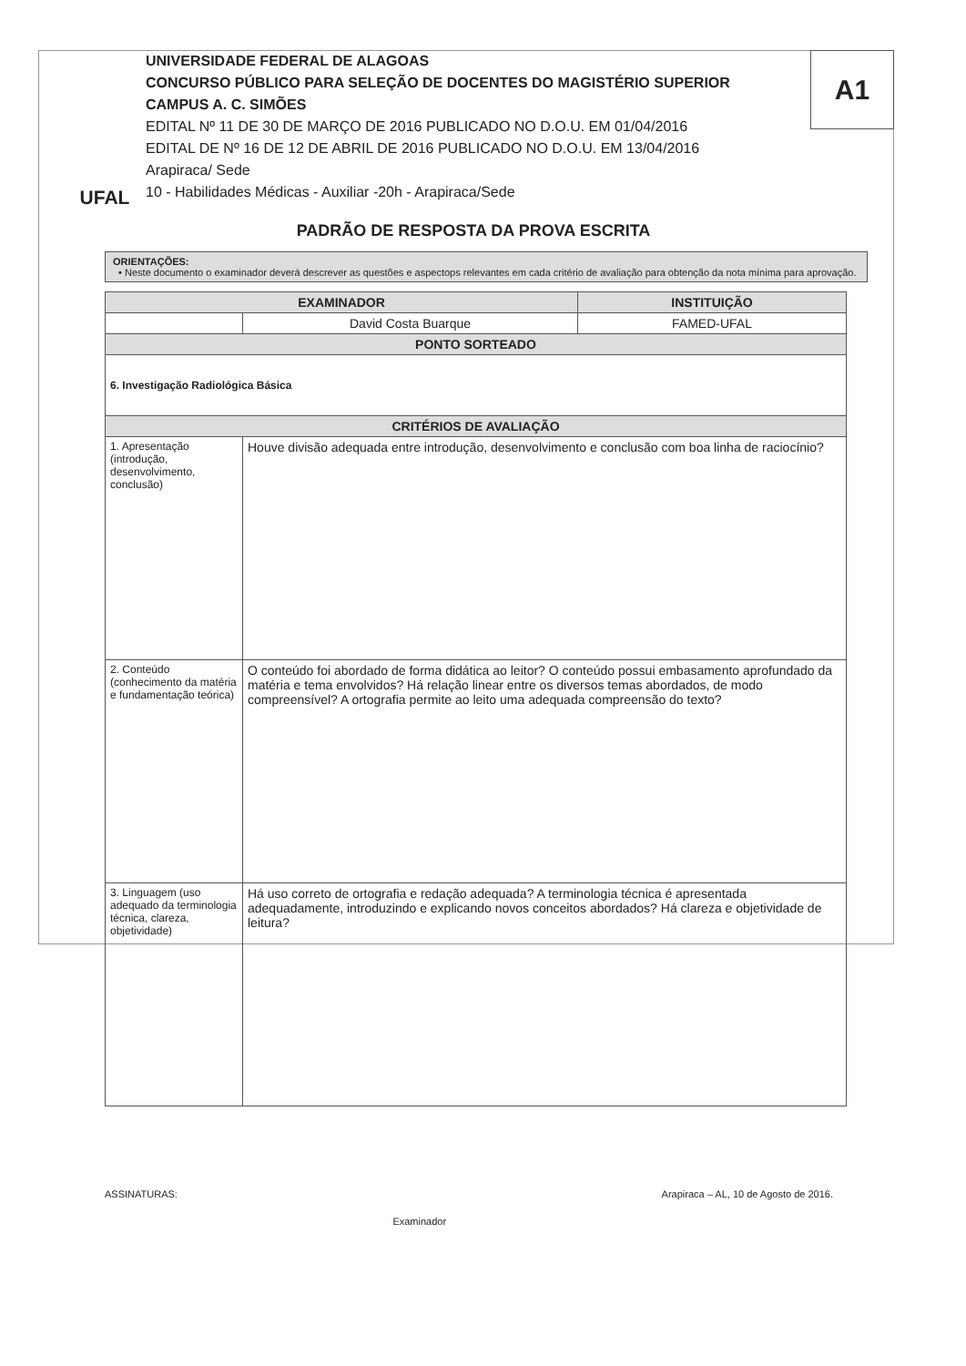A1
UFAL
UNIVERSIDADE FEDERAL DE ALAGOAS
CONCURSO PÚBLICO PARA SELEÇÃO DE DOCENTES DO MAGISTÉRIO SUPERIOR
CAMPUS A. C. SIMÕES
EDITAL Nº 11 DE 30 DE MARÇO DE 2016 PUBLICADO NO D.O.U. EM 01/04/2016
EDITAL DE Nº 16 DE 12 DE ABRIL DE 2016 PUBLICADO NO D.O.U. EM 13/04/2016
Arapiraca/ Sede
10 - Habilidades Médicas - Auxiliar -20h - Arapiraca/Sede
PADRÃO DE RESPOSTA DA PROVA ESCRITA
ORIENTAÇÕES:
• Neste documento o examinador deverá descrever as questões e aspectops relevantes em cada critério de avaliação para obtenção da nota mínima para aprovação.
| EXAMINADOR | | INSTITUIÇÃO |
| --- | --- | --- |
| | David Costa Buarque | FAMED-UFAL |
| PONTO SORTEADO | | |
| 6. Investigação Radiológica Básica | | |
| CRITÉRIOS DE AVALIAÇÃO | | |
| 1. Apresentação (introdução, desenvolvimento, conclusão) | Houve divisão adequada entre introdução, desenvolvimento e conclusão com boa linha de raciocínio? | |
| 2. Conteúdo (conhecimento da matéria e fundamentação teórica) | O conteúdo foi abordado de forma didática ao leitor? O conteúdo possui embasamento aprofundado da matéria e tema envolvidos? Há relação linear entre os diversos temas abordados, de modo compreensível? A ortografia permite ao leito uma adequada compreensão do texto? | |
| 3. Linguagem (uso adequado da terminologia técnica, clareza, objetividade) | Há uso correto de ortografia e redação adequada? A terminologia técnica é apresentada adequadamente, introduzindo e explicando novos conceitos abordados? Há clareza e objetividade de leitura? | |
ASSINATURAS: Examinador Arapiraca – AL, 10 de Agosto de 2016.